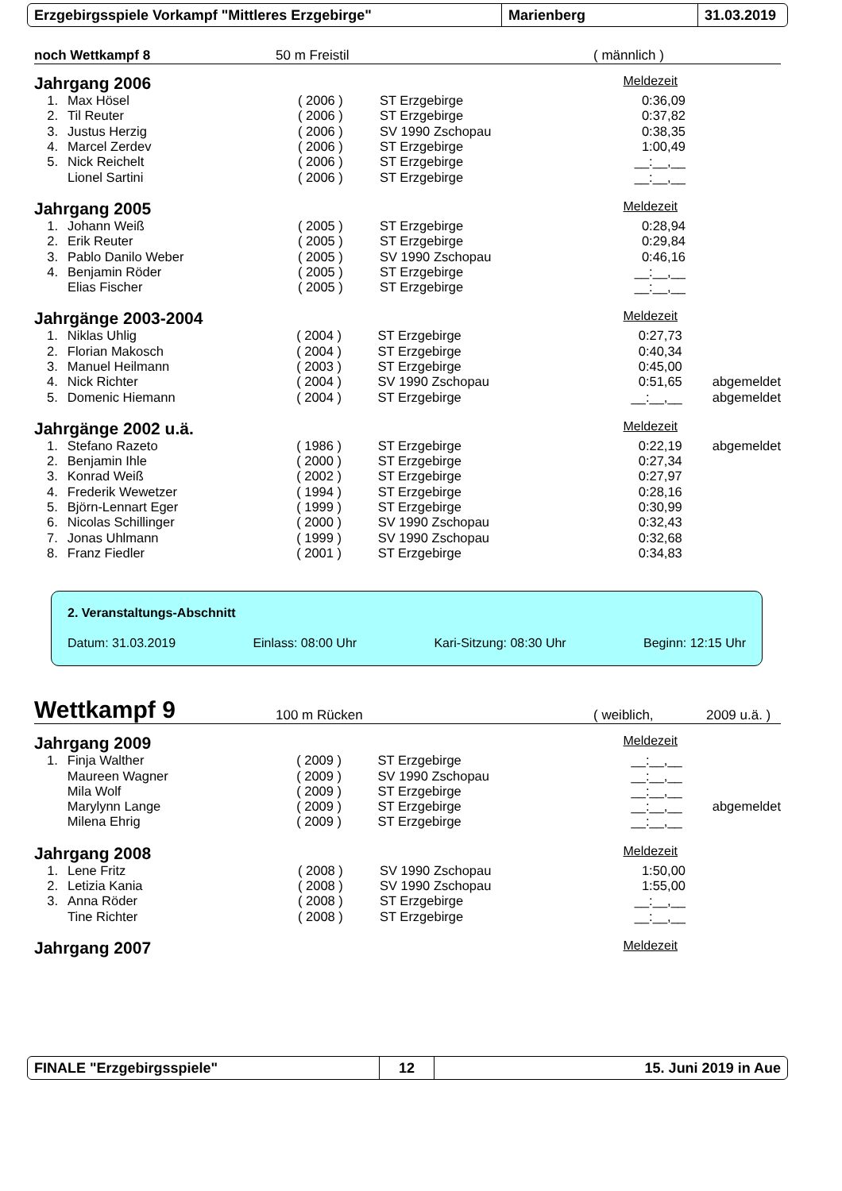Erzgebirgsspiele Vorkampf "Mittleres Erzgebirge" Marienberg 31.03.2019
noch Wettkampf 8 50 m Freistil ( männlich )
Jahrgang 2006 Meldezeit
| 1. | Max Hösel | ( 2006 ) | ST Erzgebirge | 0:36,09 |
| 2. | Til Reuter | ( 2006 ) | ST Erzgebirge | 0:37,82 |
| 3. | Justus Herzig | ( 2006 ) | SV 1990 Zschopau | 0:38,35 |
| 4. | Marcel Zerdev | ( 2006 ) | ST Erzgebirge | 1:00,49 |
| 5. | Nick Reichelt | ( 2006 ) | ST Erzgebirge | __:__,__ |
| | Lionel Sartini | ( 2006 ) | ST Erzgebirge | __:__,__ |
Jahrgang 2005 Meldezeit
| 1. | Johann Weiß | ( 2005 ) | ST Erzgebirge | 0:28,94 |
| 2. | Erik Reuter | ( 2005 ) | ST Erzgebirge | 0:29,84 |
| 3. | Pablo Danilo Weber | ( 2005 ) | SV 1990 Zschopau | 0:46,16 |
| 4. | Benjamin Röder | ( 2005 ) | ST Erzgebirge | __:__,__ |
| | Elias Fischer | ( 2005 ) | ST Erzgebirge | __:__,__ |
Jahrgänge 2003-2004 Meldezeit
| 1. | Niklas Uhlig | ( 2004 ) | ST Erzgebirge | 0:27,73 | |
| 2. | Florian Makosch | ( 2004 ) | ST Erzgebirge | 0:40,34 | |
| 3. | Manuel Heilmann | ( 2003 ) | ST Erzgebirge | 0:45,00 | |
| 4. | Nick Richter | ( 2004 ) | SV 1990 Zschopau | 0:51,65 | abgemeldet |
| 5. | Domenic Hiemann | ( 2004 ) | ST Erzgebirge | __:__,__ | abgemeldet |
Jahrgänge 2002 u.ä. Meldezeit
| 1. | Stefano Razeto | ( 1986 ) | ST Erzgebirge | 0:22,19 | abgemeldet |
| 2. | Benjamin Ihle | ( 2000 ) | ST Erzgebirge | 0:27,34 | |
| 3. | Konrad Weiß | ( 2002 ) | ST Erzgebirge | 0:27,97 | |
| 4. | Frederik Wewetzer | ( 1994 ) | ST Erzgebirge | 0:28,16 | |
| 5. | Björn-Lennart Eger | ( 1999 ) | ST Erzgebirge | 0:30,99 | |
| 6. | Nicolas Schillinger | ( 2000 ) | SV 1990 Zschopau | 0:32,43 | |
| 7. | Jonas Uhlmann | ( 1999 ) | SV 1990 Zschopau | 0:32,68 | |
| 8. | Franz Fiedler | ( 2001 ) | ST Erzgebirge | 0:34,83 | |
2. Veranstaltungs-Abschnitt
Datum: 31.03.2019 Einlass: 08:00 Uhr Kari-Sitzung: 08:30 Uhr Beginn: 12:15 Uhr
Wettkampf 9 100 m Rücken ( weiblich, 2009 u.ä. )
Jahrgang 2009 Meldezeit
| 1. | Finja Walther | ( 2009 ) | ST Erzgebirge | __:__,__ | |
| | Maureen Wagner | ( 2009 ) | SV 1990 Zschopau | __:__,__ | |
| | Mila Wolf | ( 2009 ) | ST Erzgebirge | __:__,__ | |
| | Marylynn Lange | ( 2009 ) | ST Erzgebirge | __:__,__ | abgemeldet |
| | Milena Ehrig | ( 2009 ) | ST Erzgebirge | __:__,__ | |
Jahrgang 2008 Meldezeit
| 1. | Lene Fritz | ( 2008 ) | SV 1990 Zschopau | 1:50,00 |
| 2. | Letizia Kania | ( 2008 ) | SV 1990 Zschopau | 1:55,00 |
| 3. | Anna Röder | ( 2008 ) | ST Erzgebirge | __:__,__ |
| | Tine Richter | ( 2008 ) | ST Erzgebirge | __:__,__ |
Jahrgang 2007 Meldezeit
FINALE "Erzgebirgsspiele" 12 15. Juni 2019 in Aue